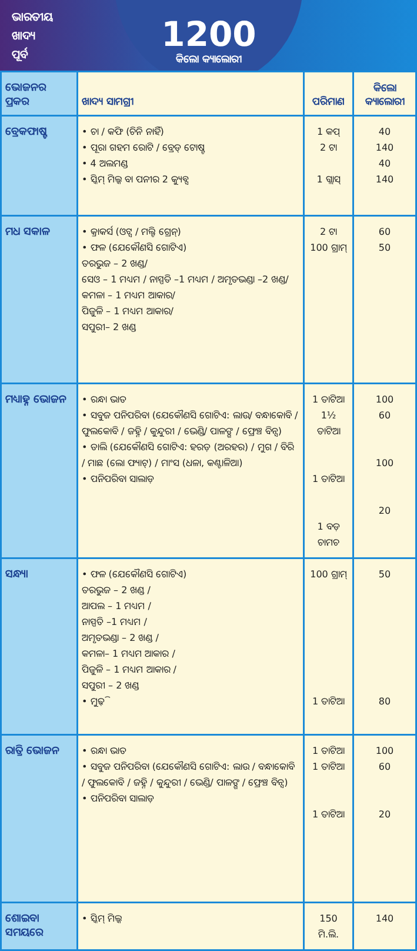ଭାରତୀୟ
ଖାଦ୍ୟ
ପୂର୍ବ
1200
କିଲୋ କ୍ୟାଲୋରୀ
| ଭୋଜନର ପ୍ରକର | ଖାଦ୍ୟ ସାମଗ୍ରୀ | ପରିମାଣ | କିଲୋ କ୍ୟାଲୋରୀ |
| --- | --- | --- | --- |
| ବ୍ରେକଫାଷ୍ଟ | • ଚା / କଫି (ଚିନି ନାହିଁ) • ପୂରା ଗହମ ରୋଟି / ବ୍ରେଡ୍ ଟୋଷ୍ଟ • 4 ଅଲମଣ୍ଡ • ସ୍କିମ୍ ମିଲ୍କ ବା ପନୀର 2 କ୍ୟୁବ୍ସ | 1 କପ୍ 2 ଟା 1 ଗ୍ଲାସ୍ | 40 140 40 140 |
| ମଧ ସକାଳ | • କ୍ରାକର୍ସ (ଓଟ୍ସ / ମଲ୍ଟି ଗ୍ରେନ୍) • ଫଳ (ଯେକୌଣସି ଗୋଟିଏ) ତରଭୁଜ – 2 ଖଣ୍ଡ/ ସେଓ – 1 ମଧ୍ୟମ / ନାସ୍ପତି –1 ମଧ୍ୟମ / ଅମୃତଭଣ୍ଡା –2 ଖଣ୍ଡ/ କମଳା – 1 ମଧ୍ୟମ ଆକାର/ ପିଜୁଳି – 1 ମଧ୍ୟମ ଆକାର/ ସପୁରୀ– 2 ଖଣ୍ଡ | 2 ଟା 100 ଗ୍ରାମ୍ | 60 50 |
| ମଧ୍ୟାହ୍ନ ଭୋଜନ | • ରନ୍ଧା ଭାତ • ସବୁଜ ପନିପରିବା (ଯେକୌଣସି ଗୋଟିଏ: ଲାଉ/ ବନ୍ଧାକୋବି / ଫୁଲକୋବି / ଜହ୍ନି / କୁନ୍ଦୁରୀ / ଭେଣ୍ଡି/ ପାଳଙ୍ଗ / ଫ୍ରେଞ୍ଚ ବିନ୍ସ) • ଡାଲି (ଯେକୌଣସି ଗୋଟିଏ: ହରଡ଼ (ଅରହର) / ମୁଗ / ବିରି / ମାଛ (ଲୋ ଫ୍ୟାଟ୍) / ମାଂସ (ଧଳା, କଣ୍ଟାଳିଆ) • ପନିପରିବା ସାଲାଡ଼ | 1 ତାଟିଆ 1½ ତାଟିଆ 1 ତାଟିଆ 1 ବଡ଼ ଚାମଚ | 100 60 100 20 |
| ସନ୍ଧ୍ୟା | • ଫଳ (ଯେକୌଣସି ଗୋଟିଏ) ତରଭୁଜ – 2 ଖଣ୍ଡ / ଆପଲ – 1 ମଧ୍ୟମ / ନାସ୍ପତି –1 ମଧ୍ୟମ / ଅମୃତଭଣ୍ଡା – 2 ଖଣ୍ଡ / କମଳା– 1 ମଧ୍ୟମ ଆକାର / ପିଜୁଳି – 1 ମଧ୍ୟମ ଆକାର / ସପୁରୀ – 2 ଖଣ୍ଡ • ମୁଢ଼ି | 100 ଗ୍ରାମ୍ 1 ତାଟିଆ | 50 80 |
| ରାତ୍ରି ଭୋଜନ | • ରନ୍ଧା ଭାତ • ସବୁଜ ପନିପରିବା (ଯେକୌଣସି ଗୋଟିଏ: ଲାଉ / ବନ୍ଧାକୋବି / ଫୁଲକୋବି / ଜହ୍ନି / କୁନ୍ଦୁରୀ / ଭେଣ୍ଡି/ ପାଳଙ୍ଗ / ଫ୍ରେଞ୍ଚ ବିନ୍ସ) • ପନିପରିବା ସାଲାଡ଼ | 1 ତାଟିଆ 1 ତାଟିଆ 1 ତାଟିଆ | 100 60 20 |
| ଶୋଇବା ସମୟରେ | • ସ୍କିମ୍ ମିଲ୍କ | 150 ମି.ଲି. | 140 |